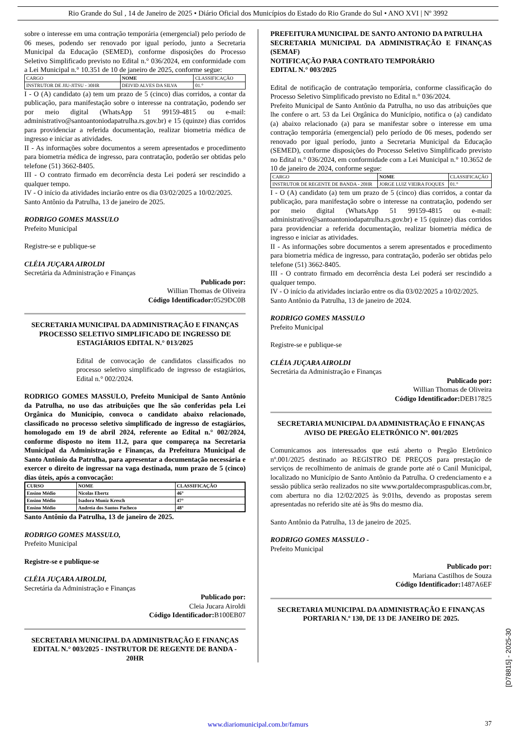Rio Grande do Sul , 14 de Janeiro de 2025 • Diário Oficial dos Municípios do Estado do Rio Grande do Sul • ANO XVI | Nº 3992
sobre o interesse em uma contração temporária (emergencial) pelo período de 06 meses, podendo ser renovado por igual período, junto a Secretaria Municipal da Educação (SEMED), conforme disposições do Processo Seletivo Simplificado previsto no Edital n.° 036/2024, em conformidade com a Lei Municipal n.° 10.351 de 10 de janeiro de 2025, conforme segue:
| CARGO | NOME | CLASSIFICAÇÃO |
| INSTRUTOR DE JIU-JITSU - 30HR | DEIVID ALVES DA SILVA | 01.° |
I - O (A) candidato (a) tem um prazo de 5 (cinco) dias corridos, a contar da publicação, para manifestação sobre o interesse na contratação, podendo ser por meio digital (WhatsApp 51 99159-4815 ou e-mail: administrativo@santoantoniodapatrulha.rs.gov.br) e 15 (quinze) dias corridos para providenciar a referida documentação, realizar biometria médica de ingresso e iniciar as atividades.
II - As informações sobre documentos a serem apresentados e procedimento para biometria médica de ingresso, para contratação, poderão ser obtidas pelo telefone (51) 3662-8405.
III - O contrato firmado em decorrência desta Lei poderá ser rescindido a qualquer tempo.
IV - O início da atividades inciarão entre os dia 03/02/2025 a 10/02/2025.
Santo Antônio da Patrulha, 13 de janeiro de 2025.
RODRIGO GOMES MASSULO
Prefeito Municipal
Registre-se e publique-se
CLÉIA JUÇARA AIROLDI
Secretária da Administração e Finanças
Publicado por:
Willian Thomas de Oliveira
Código Identificador: 0529DC0B
SECRETARIA MUNICIPAL DA ADMINISTRAÇÃO E FINANÇAS
PROCESSO SELETIVO SIMPLIFICADO DE INGRESSO DE ESTAGIÁRIOS EDITAL N.° 013/2025
Edital de convocação de candidatos classificados no processo seletivo simplificado de ingresso de estagiários, Edital n.° 002/2024.
RODRIGO GOMES MASSULO, Prefeito Municipal de Santo Antônio da Patrulha, no uso das atribuições que lhe são conferidas pela Lei Orgânica do Município, convoca o candidato abaixo relacionado, classificado no processo seletivo simplificado de ingresso de estagiários, homologado em 19 de abril 2024, referente ao Edital n.° 002/2024, conforme disposto no item 11.2, para que compareça na Secretaria Municipal da Administração e Finanças, da Prefeitura Municipal de Santo Antônio da Patrulha, para apresentar a documentação necessária e exercer o direito de ingressar na vaga destinada, num prazo de 5 (cinco) dias úteis, após a convocação:
| CURSO | NOME | CLASSIFICAÇÃO |
| Ensino Médio | Nicolas Ebertz | 46° |
| Ensino Médio | Isadora Muniz Kresch | 47° |
| Ensino Médio | Andreia dos Santos Pacheco | 48° |
Santo Antônio da Patrulha, 13 de janeiro de 2025.
RODRIGO GOMES MASSULO,
Prefeito Municipal
Registre-se e publique-se
CLÉIA JUÇARA AIROLDI,
Secretária da Administração e Finanças
Publicado por:
Cleia Jucara Airoldi
Código Identificador: B100EB07
SECRETARIA MUNICIPAL DA ADMINISTRAÇÃO E FINANÇAS
EDITAL N.° 003/2025 - INSTRUTOR DE REGENTE DE BANDA - 20HR
PREFEITURA MUNICIPAL DE SANTO ANTONIO DA PATRULHA
SECRETARIA MUNICIPAL DA ADMINISTRAÇÃO E FINANÇAS (SEMAF)
NOTIFICAÇÃO PARA CONTRATO TEMPORÁRIO
EDITAL N.° 003/2025
Edital de notificação de contratação temporária, conforme classificação do Processo Seletivo Simplificado previsto no Edital n.° 036/2024.
Prefeito Municipal de Santo Antônio da Patrulha, no uso das atribuições que lhe confere o art. 53 da Lei Orgânica do Município, notifica o (a) candidato (a) abaixo relacionado (a) para se manifestar sobre o interesse em uma contração temporária (emergencial) pelo período de 06 meses, podendo ser renovado por igual período, junto a Secretaria Municipal da Educação (SEMED), conforme disposições do Processo Seletivo Simplificado previsto no Edital n.° 036/2024, em conformidade com a Lei Municipal n.° 10.3652 de 10 de janeiro de 2024, conforme segue:
| CARGO | NOME | CLASSIFICAÇÃO |
| INSTRUTOR DE REGENTE DE BANDA - 20HR | JORGE LUIZ VIEIRA FOQUES | 01.° |
I - O (A) candidato (a) tem um prazo de 5 (cinco) dias corridos, a contar da publicação, para manifestação sobre o interesse na contratação, podendo ser por meio digital (WhatsApp 51 99159-4815 ou e-mail: administrativo@santoantoniodapatrulha.rs.gov.br) e 15 (quinze) dias corridos para providenciar a referida documentação, realizar biometria médica de ingresso e iniciar as atividades.
II - As informações sobre documentos a serem apresentados e procedimento para biometria médica de ingresso, para contratação, poderão ser obtidas pelo telefone (51) 3662-8405.
III - O contrato firmado em decorrência desta Lei poderá ser rescindido a qualquer tempo.
IV - O início da atividades inciarão entre os dia 03/02/2025 a 10/02/2025.
Santo Antônio da Patrulha, 13 de janeiro de 2024.
RODRIGO GOMES MASSULO
Prefeito Municipal
Registre-se e publique-se
CLÉIA JUÇARA AIROLDI
Secretária da Administração e Finanças
Publicado por:
Willian Thomas de Oliveira
Código Identificador: DEB17825
SECRETARIA MUNICIPAL DA ADMINISTRAÇÃO E FINANÇAS
AVISO DE PREGÃO ELETRÔNICO Nº. 001/2025
Comunicamos aos interessados que está aberto o Pregão Eletrônico nº.001/2025 destinado ao REGISTRO DE PREÇOS para prestação de serviços de recolhimento de animais de grande porte até o Canil Municipal, localizado no Município de Santo Antônio da Patrulha. O credenciamento e a sessão pública serão realizados no site www.portaldecompraspublicas.com.br, com abertura no dia 12/02/2025 às 9:01hs, devendo as propostas serem apresentadas no referido site até às 9hs do mesmo dia.
Santo Antônio da Patrulha, 13 de janeiro de 2025.
RODRIGO GOMES MASSULO -
Prefeito Municipal
Publicado por:
Mariana Castilhos de Souza
Código Identificador: 1487A6EF
SECRETARIA MUNICIPAL DA ADMINISTRAÇÃO E FINANÇAS
PORTARIA N.º 130, DE 13 DE JANEIRO DE 2025.
[D78815] - 2025-30
www.diariomunicipal.com.br/famurs 37